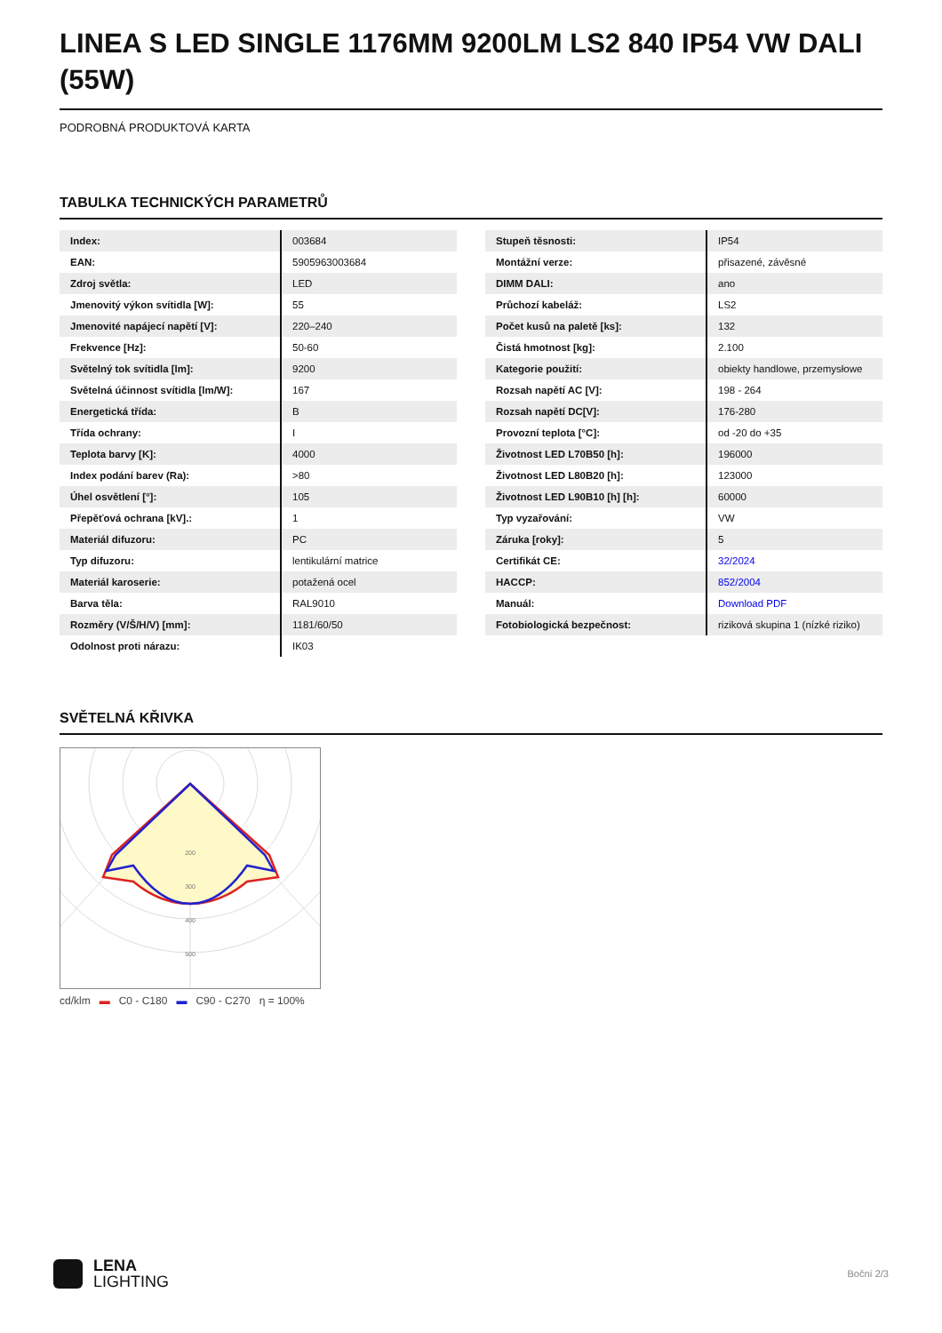LINEA S LED SINGLE 1176MM 9200LM LS2 840 IP54 VW DALI (55W)
PODROBNÁ PRODUKTOVÁ KARTA
TABULKA TECHNICKÝCH PARAMETRŮ
| Index: | 003684 |
| EAN: | 5905963003684 |
| Zdroj světla: | LED |
| Jmenovitý výkon svítidla [W]: | 55 |
| Jmenovité napájecí napětí [V]: | 220–240 |
| Frekvence [Hz]: | 50-60 |
| Světelný tok svítidla [lm]: | 9200 |
| Světelná účinnost svítidla [lm/W]: | 167 |
| Energetická třída: | B |
| Třída ochrany: | I |
| Teplota barvy [K]: | 4000 |
| Index podání barev (Ra): | >80 |
| Úhel osvětlení [°]: | 105 |
| Přepěťová ochrana [kV].: | 1 |
| Materiál difuzoru: | PC |
| Typ difuzoru: | lentikulární matrice |
| Materiál karoserie: | potažená ocel |
| Barva těla: | RAL9010 |
| Rozměry (V/Š/H/V) [mm]: | 1181/60/50 |
| Odolnost proti nárazu: | IK03 |
| Stupeň těsnosti: | IP54 |
| Montážní verze: | přisazené, závěsné |
| DIMM DALI: | ano |
| Průchozí kabeláž: | LS2 |
| Počet kusů na paletě [ks]: | 132 |
| Čistá hmotnost [kg]: | 2.100 |
| Kategorie použití: | obiekty handlowe, przemysłowe |
| Rozsah napětí AC [V]: | 198 - 264 |
| Rozsah napětí DC[V]: | 176-280 |
| Provozní teplota [°C]: | od -20 do +35 |
| Životnost LED L70B50 [h]: | 196000 |
| Životnost LED L80B20 [h]: | 123000 |
| Životnost LED L90B10 [h] [h]: | 60000 |
| Typ vyzařování: | VW |
| Záruka [roky]: | 5 |
| Certifikát CE: | 32/2024 |
| HACCP: | 852/2004 |
| Manuál: | Download PDF |
| Fotobiologická bezpečnost: | riziková skupina 1 (nízké riziko) |
SVĚTELNÁ KŘIVKA
200
300
400
500
cd/klm ▬ C0 - C180 ▬ C90 - C270 η = 100%
LENA
LIGHTING
Boční 2/3